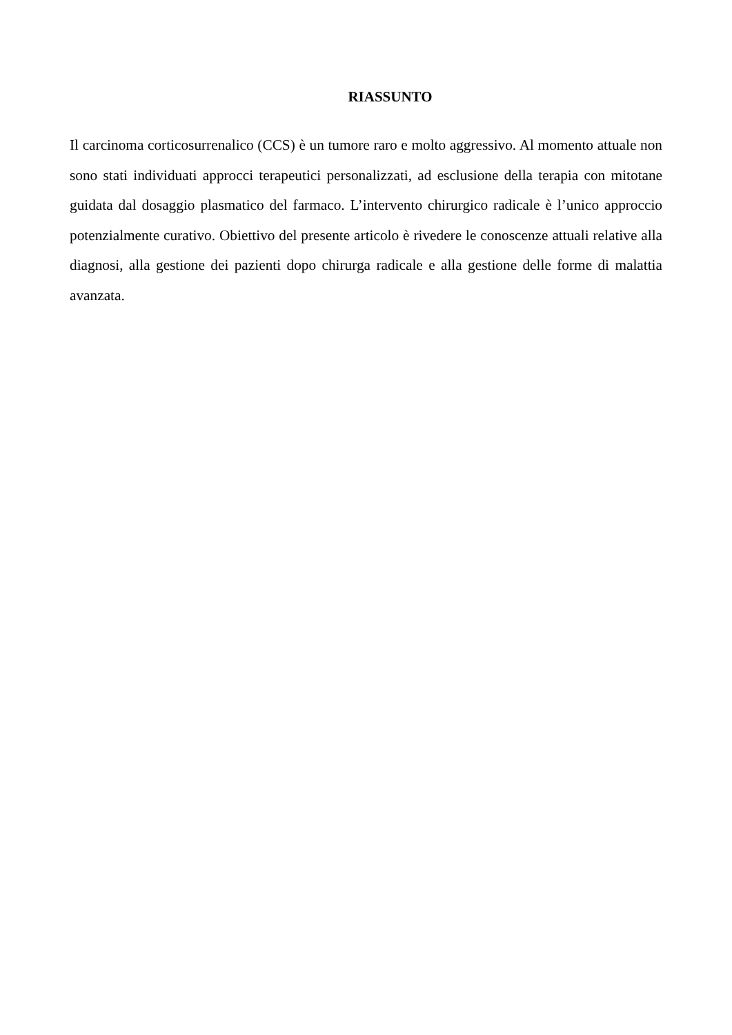RIASSUNTO
Il carcinoma corticosurrenalico (CCS) è un tumore raro e molto aggressivo. Al momento attuale non sono stati individuati approcci terapeutici personalizzati, ad esclusione della terapia con mitotane guidata dal dosaggio plasmatico del farmaco. L’intervento chirurgico radicale è l’unico approccio potenzialmente curativo. Obiettivo del presente articolo è rivedere le conoscenze attuali relative alla diagnosi, alla gestione dei pazienti dopo chirurga radicale e alla gestione delle forme di malattia avanzata.